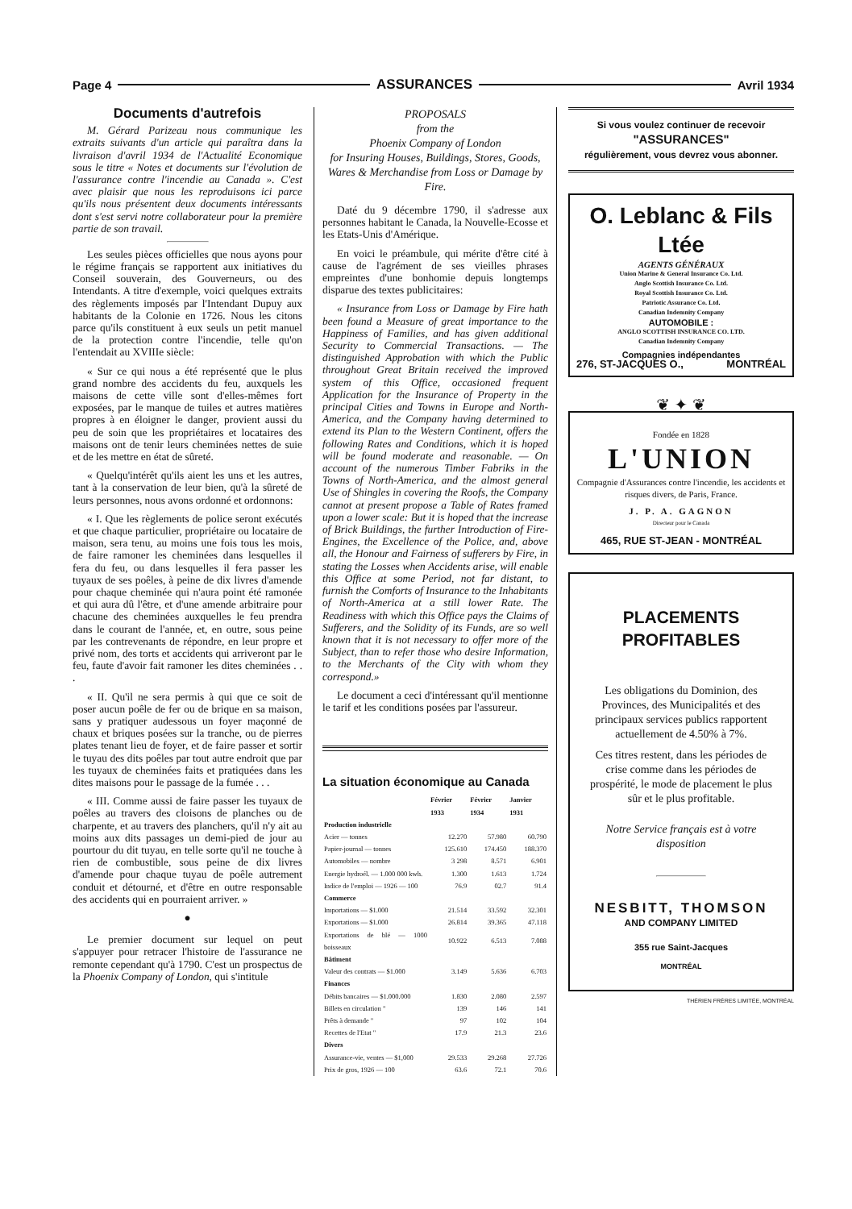Page 4 ASSURANCES Avril 1934
Documents d'autrefois
M. Gérard Parizeau nous communique les extraits suivants d'un article qui paraîtra dans la livraison d'avril 1934 de l'Actualité Economique sous le titre « Notes et documents sur l'évolution de l'assurance contre l'incendie au Canada ». C'est avec plaisir que nous les reproduisons ici parce qu'ils nous présentent deux documents intéressants dont s'est servi notre collaborateur pour la première partie de son travail.
Les seules pièces officielles que nous ayons pour le régime français se rapportent aux initiatives du Conseil souverain, des Gouverneurs, ou des Intendants. A titre d'exemple, voici quelques extraits des règlements imposés par l'Intendant Dupuy aux habitants de la Colonie en 1726. Nous les citons parce qu'ils constituent à eux seuls un petit manuel de la protection contre l'incendie, telle qu'on l'entendait au XVIIIe siècle:
« Sur ce qui nous a été représenté que le plus grand nombre des accidents du feu, auxquels les maisons de cette ville sont d'elles-mêmes fort exposées, par le manque de tuiles et autres matières propres à en éloigner le danger, provient aussi du peu de soin que les propriétaires et locataires des maisons ont de tenir leurs cheminées nettes de suie et de les mettre en état de sûreté.
« Quelqu'intérêt qu'ils aient les uns et les autres, tant à la conservation de leur bien, qu'à la sûreté de leurs personnes, nous avons ordonné et ordonnons:
« I. Que les règlements de police seront exécutés et que chaque particulier, propriétaire ou locataire de maison, sera tenu, au moins une fois tous les mois, de faire ramoner les cheminées dans lesquelles il fera du feu, ou dans lesquelles il fera passer les tuyaux de ses poêles, à peine de dix livres d'amende pour chaque cheminée qui n'aura point été ramonée et qui aura dû l'être, et d'une amende arbitraire pour chacune des cheminées auxquelles le feu prendra dans le courant de l'année, et, en outre, sous peine par les contrevenants de répondre, en leur propre et privé nom, des torts et accidents qui arriveront par le feu, faute d'avoir fait ramoner les dites cheminées . . .
« II. Qu'il ne sera permis à qui que ce soit de poser aucun poêle de fer ou de brique en sa maison, sans y pratiquer audessous un foyer maçonné de chaux et briques posées sur la tranche, ou de pierres plates tenant lieu de foyer, et de faire passer et sortir le tuyau des dits poêles par tout autre endroit que par les tuyaux de cheminées faits et pratiquées dans les dites maisons pour le passage de la fumée . . .
« III. Comme aussi de faire passer les tuyaux de poêles au travers des cloisons de planches ou de charpente, et au travers des planchers, qu'il n'y ait au moins aux dits passages un demi-pied de jour au pourtour du dit tuyau, en telle sorte qu'il ne touche à rien de combustible, sous peine de dix livres d'amende pour chaque tuyau de poêle autrement conduit et détourné, et d'être en outre responsable des accidents qui en pourraient arriver. »
●
Le premier document sur lequel on peut s'appuyer pour retracer l'histoire de l'assurance ne remonte cependant qu'à 1790. C'est un prospectus de la Phoenix Company of London, qui s'intitule
PROPOSALS
from the
Phoenix Company of London
for Insuring Houses, Buildings, Stores, Goods, Wares & Merchandise from Loss or Damage by Fire.
Daté du 9 décembre 1790, il s'adresse aux personnes habitant le Canada, la Nouvelle-Ecosse et les Etats-Unis d'Amérique.
En voici le préambule, qui mérite d'être cité à cause de l'agrément de ses vieilles phrases empreintes d'une bonhomie depuis longtemps disparue des textes publicitaires:
« Insurance from Loss or Damage by Fire hath been found a Measure of great importance to the Happiness of Families, and has given additional Security to Commercial Transactions. — The distinguished Approbation with which the Public throughout Great Britain received the improved system of this Office, occasioned frequent Application for the Insurance of Property in the principal Cities and Towns in Europe and North-America, and the Company having determined to extend its Plan to the Western Continent, offers the following Rates and Conditions, which it is hoped will be found moderate and reasonable. — On account of the numerous Timber Fabriks in the Towns of North-America, and the almost general Use of Shingles in covering the Roofs, the Company cannot at present propose a Table of Rates framed upon a lower scale: But it is hoped that the increase of Brick Buildings, the further Introduction of Fire-Engines, the Excellence of the Police, and, above all, the Honour and Fairness of sufferers by Fire, in stating the Losses when Accidents arise, will enable this Office at some Period, not far distant, to furnish the Comforts of Insurance to the Inhabitants of North-America at a still lower Rate. The Readiness with which this Office pays the Claims of Sufferers, and the Solidity of its Funds, are so well known that it is not necessary to offer more of the Subject, than to refer those who desire Information, to the Merchants of the City with whom they correspond.»
Le document a ceci d'intéressant qu'il mentionne le tarif et les conditions posées par l'assureur.
La situation économique au Canada
| | Février 1933 | Février 1934 | Janvier 1931 |
| --- | --- | --- | --- |
| Production industrielle | | | |
| Acier — tonnes | 12.270 | 57.980 | 60.790 |
| Papier-journal — tonnes | 125.610 | 174.450 | 188.370 |
| Automobiles — nombre | 3 298 | 8.571 | 6.901 |
| Energie hydroél. — 1.000 000 kwh. | 1.300 | 1.613 | 1.724 |
| Indice de l'emploi — 1926 — 100 | 76.9 | 02.7 | 91.4 |
| Commerce | | | |
| Importations — $1.000 | 21.514 | 33.592 | 32.301 |
| Exportations — $1.000 | 26.814 | 39.365 | 47.118 |
| Exportations de blé — 1000 boisseaux | 10.922 | 6.513 | 7.088 |
| Bâtiment | | | |
| Valeur des contrats — $1.000 | 3.149 | 5.636 | 6.703 |
| Finances | | | |
| Débits bancaires — $1.000.000 | 1.830 | 2.080 | 2.597 |
| Billets en circulation " | 139 | 146 | 141 |
| Prêts à demande " | 97 | 102 | 104 |
| Recettes de l'Etat " | 17.9 | 21.3 | 23.6 |
| Divers | | | |
| Assurance-vie, ventes — $1,000 | 29.533 | 29.268 | 27.726 |
| Prix de gros, 1926 — 100 | 63.6 | 72.1 | 70.6 |
Si vous voulez continuer de recevoir
"ASSURANCES"
régulièrement, vous devrez vous abonner.
O. Leblanc & Fils Ltée
AGENTS GÉNÉRAUX
Union Marine & General Insurance Co. Ltd.
Anglo Scottish Insurance Co. Ltd.
Royal Scottish Insurance Co. Ltd.
Patriotic Assurance Co. Ltd.
Canadian Indemnity Company
AUTOMOBILE :
ANGLO SCOTTISH INSURANCE CO. LTD.
Canadian Indemnity Company
Compagnies indépendantes
276, ST-JACQUES O., MONTRÉAL
❦ ✦ ❦
Fondée en 1828
L'UNION
Compagnie d'Assurances contre l'incendie, les accidents et risques divers, de Paris, France.
J. P. A. GAGNON
Directeur pour le Canada
465, RUE ST-JEAN - MONTRÉAL
PLACEMENTS
PROFITABLES
Les obligations du Dominion, des Provinces, des Municipalités et des principaux services publics rapportent actuellement de 4.50% à 7%.
Ces titres restent, dans les périodes de crise comme dans les périodes de prospérité, le mode de placement le plus sûr et le plus profitable.
Notre Service français est à votre disposition
NESBITT, THOMSON
AND COMPANY LIMITED
355 rue Saint-Jacques
MONTRÉAL
THÉRIEN FRÈRES LIMITÉE, MONTRÉAL